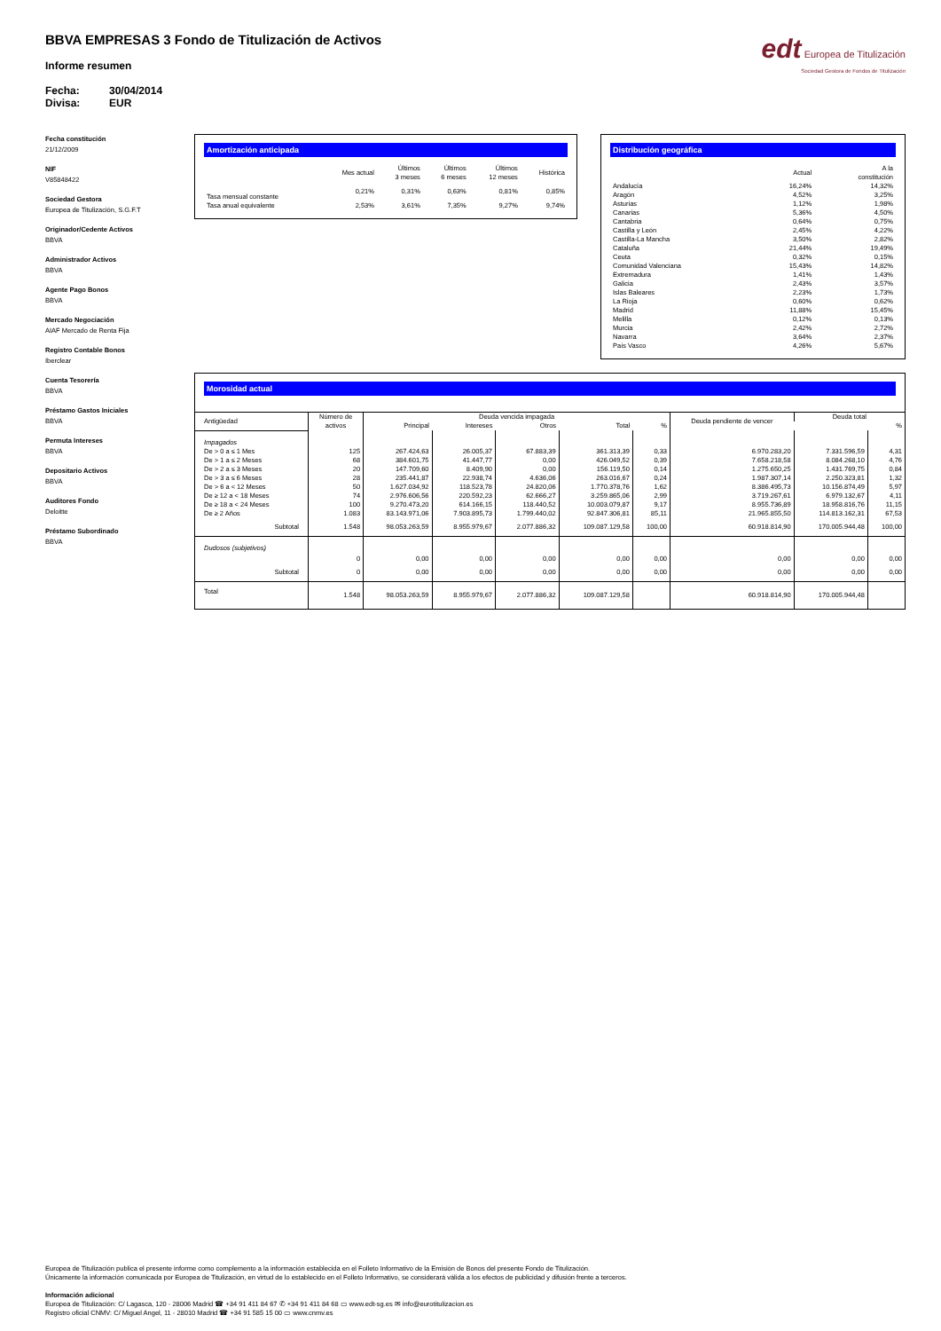edt Europea de Titulización
Sociedad Gestora de Fondos de Titulización
BBVA EMPRESAS 3 Fondo de Titulización de Activos
Informe resumen
Fecha: 30/04/2014
Divisa: EUR
Fecha constitución
21/12/2009
NIF
V85848422
Sociedad Gestora
Europea de Titulización, S.G.F.T
Originador/Cedente Activos
BBVA
Administrador Activos
BBVA
Agente Pago Bonos
BBVA
Mercado Negociación
AIAF Mercado de Renta Fija
Registro Contable Bonos
Iberclear
Cuenta Tesorería
BBVA
Préstamo Gastos Iniciales
BBVA
Permuta Intereses
BBVA
Depositario Activos
BBVA
Auditores Fondo
Deloitte
Préstamo Subordinado
BBVA
Amortización anticipada
| | Mes actual | Últimos 3 meses | Últimos 6 meses | Últimos 12 meses | Histórica |
| --- | --- | --- | --- | --- | --- |
| Tasa mensual constante | 0,21% | 0,31% | 0,63% | 0,81% | 0,85% |
| Tasa anual equivalente | 2,53% | 3,61% | 7,35% | 9,27% | 9,74% |
Distribución geográfica
| | Actual | A la constitución |
| --- | --- | --- |
| Andalucía | 16,24% | 14,32% |
| Aragón | 4,52% | 3,25% |
| Asturias | 1,12% | 1,98% |
| Canarias | 5,36% | 4,50% |
| Cantabria | 0,64% | 0,75% |
| Castilla y León | 2,45% | 4,22% |
| Castilla-La Mancha | 3,50% | 2,82% |
| Cataluña | 21,44% | 19,49% |
| Ceuta | 0,32% | 0,15% |
| Comunidad Valenciana | 15,43% | 14,82% |
| Extremadura | 1,41% | 1,43% |
| Galicia | 2,43% | 3,57% |
| Islas Baleares | 2,23% | 1,73% |
| La Rioja | 0,60% | 0,62% |
| Madrid | 11,88% | 15,45% |
| Melilla | 0,12% | 0,13% |
| Murcia | 2,42% | 2,72% |
| Navarra | 3,64% | 2,37% |
| País Vasco | 4,26% | 5,67% |
Morosidad actual
| Antigüedad | Número de activos | Deuda vencida impagada | | | | | Deuda pendiente de vencer | Deuda total | |
| --- | --- | --- | --- | --- | --- | --- | --- | --- | --- |
| | | Principal | Intereses | Otros | Total | % | | | % |
| Impagados | | | | | | | | | |
| De > 0 a ≤ 1 Mes | 125 | 267.424,63 | 26.005,37 | 67.883,39 | 361.313,39 | 0,33 | 6.970.283,20 | 7.331.596,59 | 4,31 |
| De > 1 a ≤ 2 Meses | 68 | 384.601,75 | 41.447,77 | 0,00 | 426.049,52 | 0,39 | 7.658.218,58 | 8.084.268,10 | 4,76 |
| De > 2 a ≤ 3 Meses | 20 | 147.709,60 | 8.409,90 | 0,00 | 156.119,50 | 0,14 | 1.275.650,25 | 1.431.769,75 | 0,84 |
| De > 3 a ≤ 6 Meses | 28 | 235.441,87 | 22.938,74 | 4.636,06 | 263.016,67 | 0,24 | 1.987.307,14 | 2.250.323,81 | 1,32 |
| De > 6 a < 12 Meses | 50 | 1.627.034,92 | 118.523,78 | 24.820,06 | 1.770.378,76 | 1,62 | 8.386.495,73 | 10.156.874,49 | 5,97 |
| De ≥ 12 a < 18 Meses | 74 | 2.976.606,56 | 220.592,23 | 62.666,27 | 3.259.865,06 | 2,99 | 3.719.267,61 | 6.979.132,67 | 4,11 |
| De ≥ 18 a < 24 Meses | 100 | 9.270.473,20 | 614.166,15 | 118.440,52 | 10.003.079,87 | 9,17 | 8.955.736,89 | 18.958.816,76 | 11,15 |
| De ≥ 2 Años | 1.083 | 83.143.971,06 | 7.903.895,73 | 1.799.440,02 | 92.847.306,81 | 85,11 | 21.965.855,50 | 114.813.162,31 | 67,53 |
| Subtotal | 1.548 | 98.053.263,59 | 8.955.979,67 | 2.077.886,32 | 109.087.129,58 | 100,00 | 60.918.814,90 | 170.005.944,48 | 100,00 |
| Dudosos (subjetivos) | | | | | | | | | |
| | 0 | 0,00 | 0,00 | 0,00 | 0,00 | 0,00 | 0,00 | 0,00 | 0,00 |
| Subtotal | 0 | 0,00 | 0,00 | 0,00 | 0,00 | 0,00 | 0,00 | 0,00 | 0,00 |
| Total | 1.548 | 98.053.263,59 | 8.955.979,67 | 2.077.886,32 | 109.087.129,58 | | 60.918.814,90 | 170.005.944,48 | |
Europea de Titulización publica el presente informe como complemento a la información establecida en el Folleto Informativo de la Emisión de Bonos del presente Fondo de Titulización.
Únicamente la información comunicada por Europea de Titulización, en virtud de lo establecido en el Folleto Informativo, se considerará válida a los efectos de publicidad y difusión frente a terceros.
Información adicional
Europea de Titulización: C/ Lagasca, 120 - 28006 Madrid ☎ +34 91 411 84 67 ✆ +34 91 411 84 68 ▭ www.edt-sg.es ✉ info@eurotitulizacion.es
Registro oficial CNMV: C/ Miguel Angel, 11 - 28010 Madrid ☎ +34 91 585 15 00 ▭ www.cnmv.es